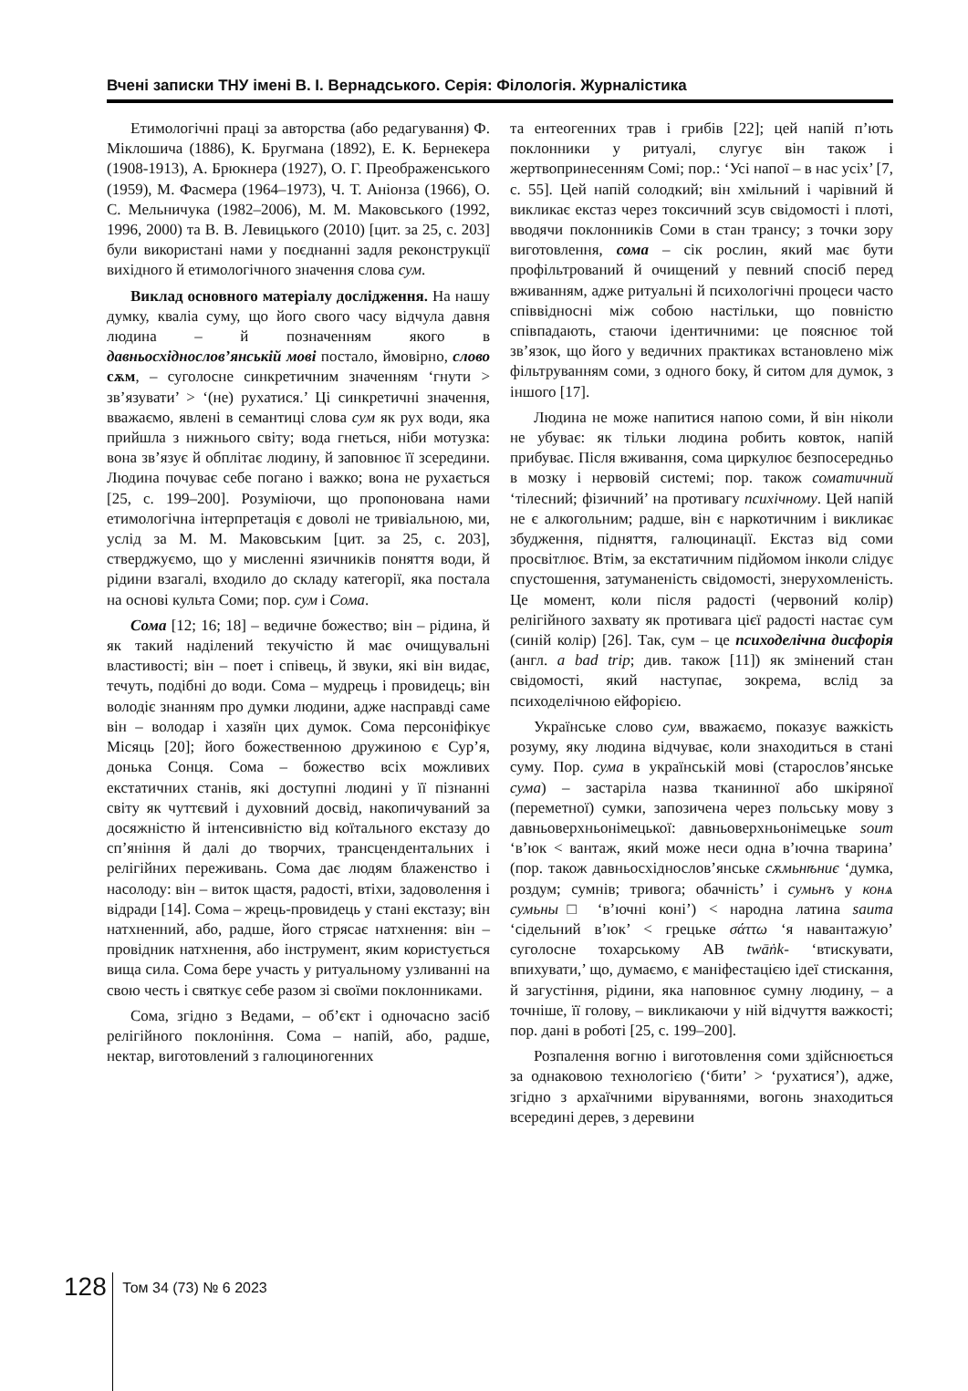Вчені записки ТНУ імені В. І. Вернадського. Серія: Філологія. Журналістика
Етимологічні праці за авторства (або редагування) Ф. Міклошича (1886), К. Бругмана (1892), Е. К. Бернекера (1908-1913), А. Брюкнера (1927), О. Г. Преображенського (1959), М. Фасмера (1964–1973), Ч. Т. Аніонза (1966), О. С. Мельничука (1982–2006), М. М. Маковського (1992, 1996, 2000) та В. В. Левицького (2010) [цит. за 25, с. 203] були використані нами у поєднанні задля реконструкції вихідного й етимологічного значення слова сум.
Виклад основного матеріалу дослідження. На нашу думку, кваліа суму, що його свого часу відчула давня людина – й позначенням якого в давньосхіднослов’янській мові постало, ймовірно, слово сѫм, – суголосне синкретичним значенням ‘гнути > зв’язувати’ > ‘(не) рухатися.’ Ці синкретичні значення, вважаємо, явлені в семантиці слова сум як рух води, яка прийшла з нижнього світу; вода гнеться, ніби мотузка: вона зв’язує й обплітає людину, й заповнює її зсередини. Людина почуває себе погано і важко; вона не рухається [25, с. 199–200]. Розуміючи, що пропонована нами етимологічна інтерпретація є доволі не тривіальною, ми, услід за М. М. Маковським [цит. за 25, с. 203], стверджуємо, що у мисленні язичників поняття води, й рідини взагалі, входило до складу категорії, яка постала на основі культа Соми; пор. сум і Сома.
Сома [12; 16; 18] – ведичне божество; він – рідина, й як такий наділений текучістю й має очищувальні властивості; він – поет і співець, й звуки, які він видає, течуть, подібні до води. Сома – мудрець і провидець; він володіє знанням про думки людини, адже насправді саме він – володар і хазяїн цих думок. Сома персоніфікує Місяць [20]; його божественною дружиною є Сур’я, донька Сонця. Сома – божество всіх можливих екстатичних станів, які доступні людині у її пізнанні світу як чуттєвий і духовний досвід, накопичуваний за досяжністю й інтенсивністю від коїтального екстазу до сп’яніння й далі до творчих, трансцендентальних і релігійних переживань. Сома дає людям блаженство і насолоду: він – виток щастя, радості, втіхи, задоволення і відради [14]. Сома – жрець-провидець у стані екстазу; він натхненний, або, радше, його стрясає натхнення: він – провідник натхнення, або інструмент, яким користується вища сила. Сома бере участь у ритуальному узливанні на свою честь і святкує себе разом зі своїми поклонниками.
Сома, згідно з Ведами, – об’єкт і одночасно засіб релігійного поклоніння. Сома – напій, або, радше, нектар, виготовлений з галюциногенних
та ентеогенних трав і грибів [22]; цей напій п’ють поклонники у ритуалі, слугує він також і жертвопринесенням Сомі; пор.: ‘Усі напої – в нас усіх’ [7, с. 55]. Цей напій солодкий; він хмільний і чарівний й викликає екстаз через токсичний зсув свідомості і плоті, вводячи поклонників Соми в стан трансу; з точки зору виготовлення, сома – сік рослин, який має бути профільтрований й очищений у певний спосіб перед вживанням, адже ритуальні й психологічні процеси часто співвідносні між собою настільки, що повністю співпадають, стаючи ідентичними: це пояснює той зв’язок, що його у ведичних практиках встановлено між фільтруванням соми, з одного боку, й ситом для думок, з іншого [17].
Людина не може напитися напою соми, й він ніколи не убуває: як тільки людина робить ковток, напій прибуває. Після вживання, сома циркулює безпосередньо в мозку і нервовій системі; пор. також соматичний ‘тілесний; фізичний’ на противагу психічному. Цей напій не є алкогольним; радше, він є наркотичним і викликає збудження, підняття, галюцинації. Екстаз від соми просвітлює. Втім, за екстатичним підйомом інколи слідує спустошення, затуманеність свідомості, знерухомленість. Це момент, коли після радості (червоний колір) релігійного захвату як противага цієї радості настає сум (синій колір) [26]. Так, сум – це психоделічна дисфорія (англ. a bad trip; див. також [11]) як змінений стан свідомості, який наступає, зокрема, вслід за психоделічною ейфорією.
Українське слово сум, вважаємо, показує важкість розуму, яку людина відчуває, коли знаходиться в стані суму. Пор. сума в українській мові (старослов’янське сума) – застаріла назва тканинної або шкіряної (переметної) сумки, запозичена через польську мову з давньоверхньонімецької: давньоверхньонімецьке soum ‘в’юк < вантаж, який може неси одна в’ючна тварина’ (пор. також давньосхіднослов’янське сѫмьнѣниє ‘думка, роздум; сумнів; тривога; обачність’ і сумьнъ у конѧ сумьны□ ‘в’ючні коні’) < народна латина sauma ‘сідельний в’юк’ < грецьке σάττω ‘я навантажую’ суголосне тохарському АВ twāṅk- ‘втискувати, впихувати,’ що, думаємо, є маніфестацією ідеї стискання, й загустіння, рідини, яка наповнює сумну людину, – а точніше, її голову, – викликаючи у ній відчуття важкості; пор. дані в роботі [25, с. 199–200].
Розпалення вогню і виготовлення соми здійснюється за однаковою технологією (‘бити’ > ‘рухатися’), адже, згідно з архаїчними віруваннями, вогонь знаходиться всередині дерев, з деревини
128 Том 34 (73) № 6 2023